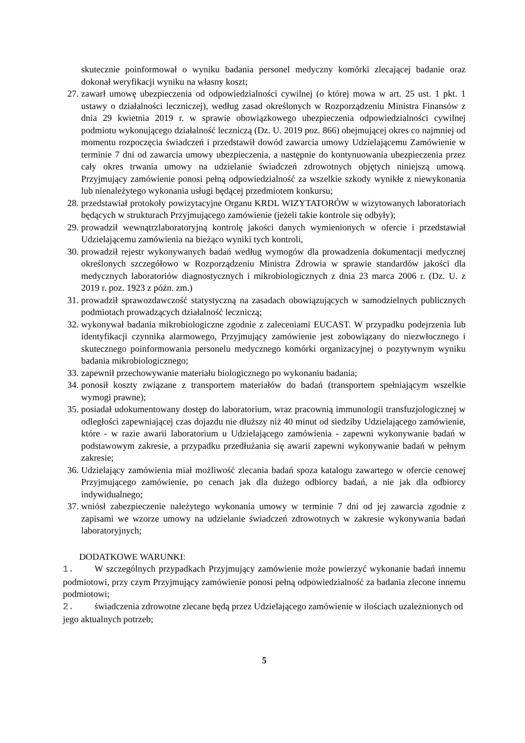skutecznie poinformował o wyniku badania personel medyczny komórki zlecającej badanie oraz dokonał weryfikacji wyniku na własny koszt;
27. zawarł umowę ubezpieczenia od odpowiedzialności cywilnej (o której mowa w art. 25 ust. 1 pkt. 1 ustawy o działalności leczniczej), według zasad określonych w Rozporządzeniu Ministra Finansów z dnia 29 kwietnia 2019 r. w sprawie obowiązkowego ubezpieczenia odpowiedzialności cywilnej podmiotu wykonującego działalność leczniczą (Dz. U. 2019 poz. 866) obejmującej okres co najmniej od momentu rozpoczęcia świadczeń i przedstawił dowód zawarcia umowy Udzielającemu Zamówienie w terminie 7 dni od zawarcia umowy ubezpieczenia, a następnie do kontynuowania ubezpieczenia przez cały okres trwania umowy na udzielanie świadczeń zdrowotnych objętych niniejszą umową. Przyjmujący zamówienie ponosi pełną odpowiedzialność za wszelkie szkody wynikłe z niewykonania lub nienależytego wykonania usługi będącej przedmiotem konkursu;
28. przedstawiał protokoły powizytacyjne Organu KRDL WIZYTATORÓW w wizytowanych laboratoriach będących w strukturach Przyjmującego zamówienie (jeżeli takie kontrole się odbyły);
29. prowadził wewnątrzlaboratoryjną kontrolę jakości danych wymienionych w ofercie i przedstawiał Udzielającemu zamówienia na bieżąco wyniki tych kontroli,
30. prowadził rejestr wykonywanych badań według wymogów dla prowadzenia dokumentacji medycznej określonych szczegółowo w Rozporządzeniu Ministra Zdrowia w sprawie standardów jakości dla medycznych laboratoriów diagnostycznych i mikrobiologicznych z dnia 23 marca 2006 r. (Dz. U. z 2019 r. poz. 1923 z późn. zm.)
31. prowadził sprawozdawczość statystyczną na zasadach obowiązujących w samodzielnych publicznych podmiotach prowadzących działalność leczniczą;
32. wykonywał badania mikrobiologiczne zgodnie z zaleceniami EUCAST. W przypadku podejrzenia lub identyfikacji czynnika alarmowego, Przyjmujący zamówienie jest zobowiązany do niezwłocznego i skutecznego poinformowania personelu medycznego komórki organizacyjnej o pozytywnym wyniku badania mikrobiologicznego;
33. zapewnił przechowywanie materiału biologicznego po wykonaniu badania;
34. ponosił koszty związane z transportem materiałów do badań (transportem spełniającym wszelkie wymogi prawne);
35. posiadał udokumentowany dostęp do laboratorium, wraz pracownią immunologii transfuzjologicznej w odległości zapewniającej czas dojazdu nie dłuższy niż 40 minut od siedziby Udzielającego zamówienie, które - w razie awarii laboratorium u Udzielającego zamówienia - zapewni wykonywanie badań w podstawowym zakresie, a przypadku przedłużania się awarii zapewni wykonywanie badań w pełnym zakresie;
36. Udzielający zamówienia miał możliwość zlecania badań spoza katalogu zawartego w ofercie cenowej Przyjmującego zamówienie, po cenach jak dla dużego odbiorcy badań, a nie jak dla odbiorcy indywidualnego;
37. wniósł zabezpieczenie należytego wykonania umowy w terminie 7 dni od jej zawarcia zgodnie z zapisami we wzorze umowy na udzielanie świadczeń zdrowotnych w zakresie wykonywania badań laboratoryjnych;
DODATKOWE WARUNKI:
1. W szczególnych przypadkach Przyjmujący zamówienie może powierzyć wykonanie badań innemu podmiotowi, przy czym Przyjmujący zamówienie ponosi pełną odpowiedzialność za badania zlecone innemu podmiotowi;
2. świadczenia zdrowotne zlecane będą przez Udzielającego zamówienie w ilościach uzależnionych od jego aktualnych potrzeb;
5